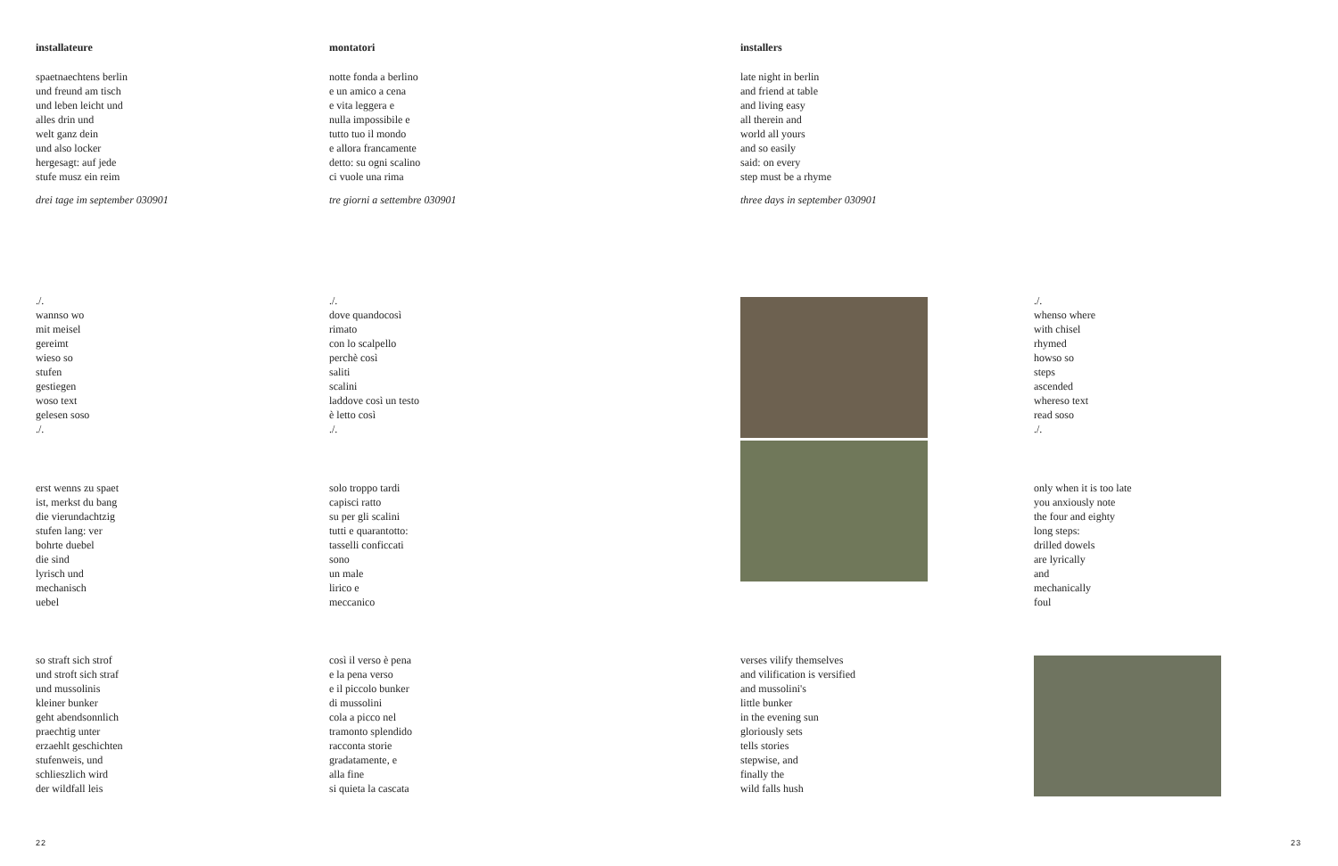installateure
spaetnaechtens berlin
und freund am tisch
und leben leicht und
alles drin und
welt ganz dein
und also locker
hergesagt: auf jede
stufe musz ein reim
drei tage im september 030901
montatori
notte fonda a berlino
e un amico a cena
e vita leggera e
nulla impossibile e
tutto tuo il mondo
e allora francamente
detto: su ogni scalino
ci vuole una rima
tre giorni a settembre 030901
installers
late night in berlin
and friend at table
and living easy
all therein and
world all yours
and so easily
said: on every
step must be a rhyme
three days in september 030901
./.
wannso wo
mit meisel
gereimt
wieso so
stufen
gestiegen
woso text
gelesen soso
./.
./.
dove quandocosì
rimato
con lo scalpello
perchè così
saliti
scalini
laddove così un testo
è letto così
./.
./.
whenso where
with chisel
rhymed
howso so
steps
ascended
whereso text
read soso
./.
erst wenns zu spaet
ist, merkst du bang
die vierundachtzig
stufen lang: ver
bohrte duebel
die sind
lyrisch und
mechanisch
uebel
solo troppo tardi
capisci ratto
su per gli scalini
tutti e quarantotto:
tasselli conficcati
sono
un male
lirico e
meccanico
only when it is too late
you anxiously note
the four and eighty
long steps:
drilled dowels
are lyrically
and
mechanically
foul
so straft sich strof
und stroft sich straf
und mussolinis
kleiner bunker
geht abendsonnlich
praechtig unter
erzaehlt geschichten
stufenweis, und
schlieszlich wird
der wildfall leis
così il verso è pena
e la pena verso
e il piccolo bunker
di mussolini
cola a picco nel
tramonto splendido
racconta storie
gradatamente, e
alla fine
si quieta la cascata
verses vilify themselves
and vilification is versified
and mussolini's
little bunker
in the evening sun
gloriously sets
tells stories
stepwise, and
finally the
wild falls hush
22 23